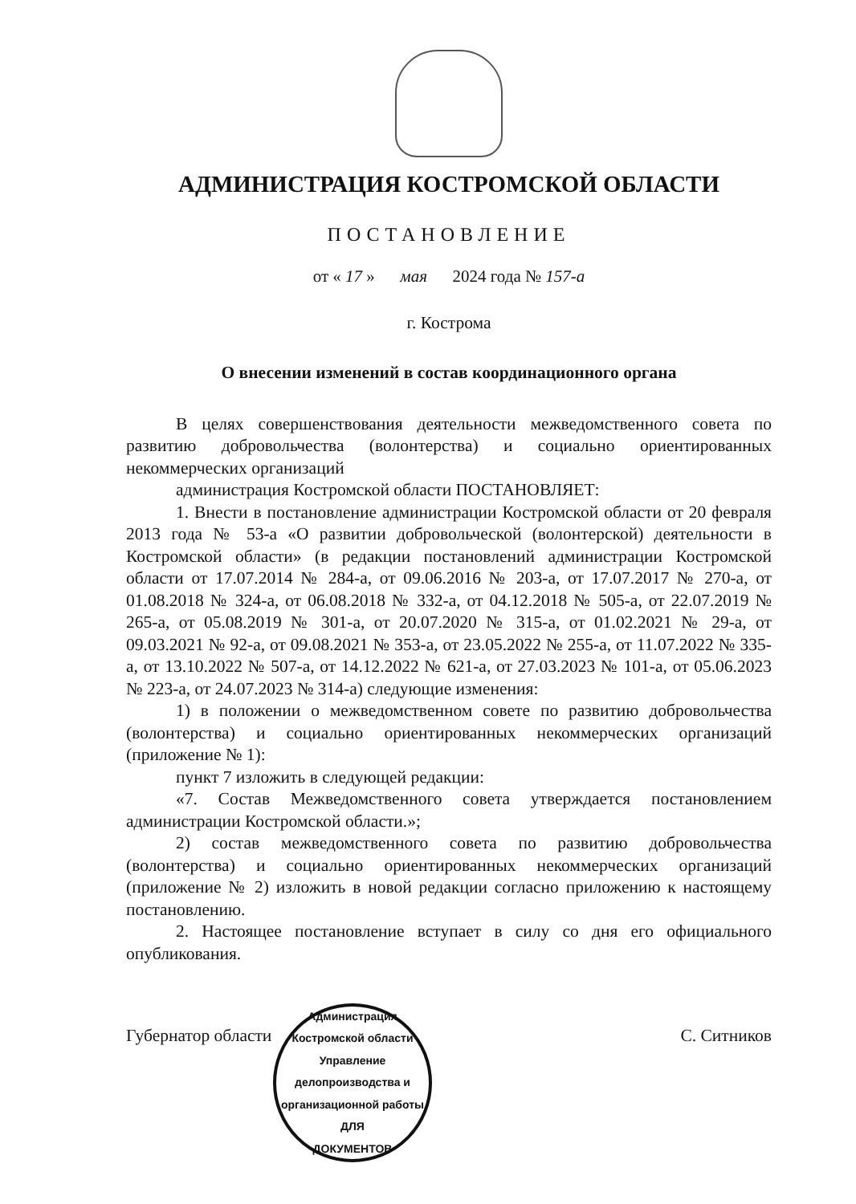АДМИНИСТРАЦИЯ КОСТРОМСКОЙ ОБЛАСТИ
ПОСТАНОВЛЕНИЕ
от « 17 » мая 2024 года № 157-а
г. Кострома
О внесении изменений в состав координационного органа
В целях совершенствования деятельности межведомственного совета по развитию добровольчества (волонтерства) и социально ориентированных некоммерческих организаций
администрация Костромской области ПОСТАНОВЛЯЕТ:
1. Внести в постановление администрации Костромской области от 20 февраля 2013 года № 53-а «О развитии добровольческой (волонтерской) деятельности в Костромской области» (в редакции постановлений администрации Костромской области от 17.07.2014 № 284-а, от 09.06.2016 № 203-а, от 17.07.2017 № 270-а, от 01.08.2018 № 324-а, от 06.08.2018 № 332-а, от 04.12.2018 № 505-а, от 22.07.2019 № 265-а, от 05.08.2019 № 301-а, от 20.07.2020 № 315-а, от 01.02.2021 № 29-а, от 09.03.2021 № 92-а, от 09.08.2021 № 353-а, от 23.05.2022 № 255-а, от 11.07.2022 № 335-а, от 13.10.2022 № 507-а, от 14.12.2022 № 621-а, от 27.03.2023 № 101-а, от 05.06.2023 № 223-а, от 24.07.2023 № 314-а) следующие изменения:
1) в положении о межведомственном совете по развитию добровольчества (волонтерства) и социально ориентированных некоммерческих организаций (приложение № 1):
пункт 7 изложить в следующей редакции:
«7. Состав Межведомственного совета утверждается постановлением администрации Костромской области.»;
2) состав межведомственного совета по развитию добровольчества (волонтерства) и социально ориентированных некоммерческих организаций (приложение № 2) изложить в новой редакции согласно приложению к настоящему постановлению.
2. Настоящее постановление вступает в силу со дня его официального опубликования.
Губернатор области С. Ситников
Администрация Костромской области
Управление делопроизводства и организационной работы
ДЛЯ
ДОКУМЕНТОВ